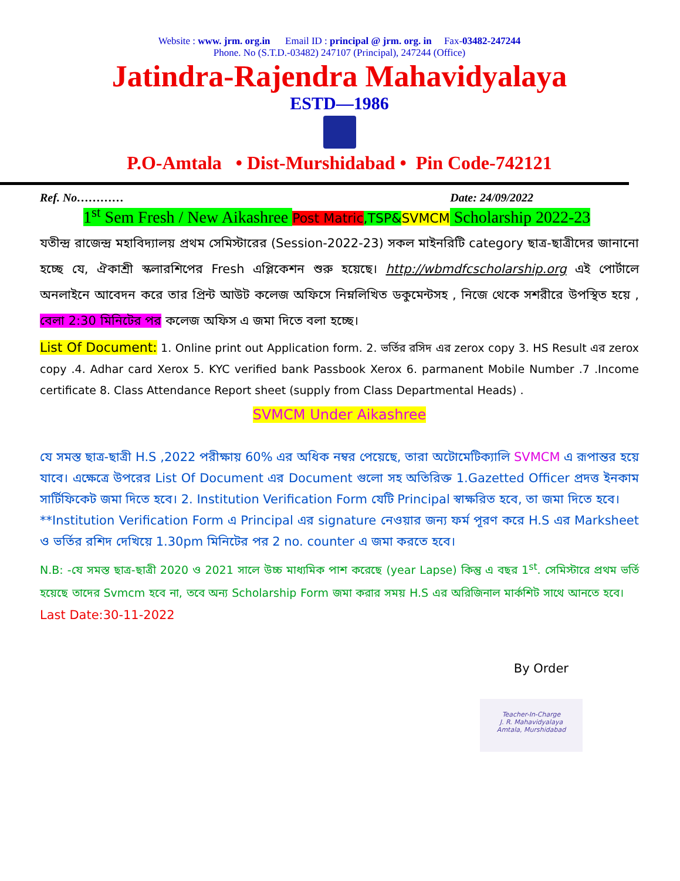Website : www. jrm. org.in Email ID : principal @ jrm. org. in Fax-03482-247244
Phone. No (S.T.D.-03482) 247107 (Principal), 247244 (Office)
Jatindra-Rajendra Mahavidyalaya
ESTD—1986
P.O-Amtala • Dist-Murshidabad • Pin Code-742121
Ref. No………… Date: 24/09/2022
1<sup>st</sup> Sem Fresh / New Aikashree Post Matric,TSP&SVMCM Scholarship 2022-23
যতীন্দ্র রাজেন্দ্র মহাবিদ্যালয় প্রথম সেমিস্টারের (Session-2022-23) সকল মাইনরিটি category ছাত্র-ছাত্রীদের জানানো হচ্ছে যে, ঐকাশ্রী স্কলারশিপের Fresh এপ্লিকেশন শুরু হয়েছে। http://wbmdfcscholarship.org এই পোর্টালে অনলাইনে আবেদন করে তার প্রিন্ট আউট কলেজ অফিসে নিম্নলিখিত ডকুমেন্টসহ , নিজে থেকে সশরীরে উপস্থিত হয়ে , বেলা 2:30 মিনিটের পর কলেজ অফিস এ জমা দিতে বলা হচ্ছে।
List Of Document: 1. Online print out Application form. 2. ভর্তির রসিদ এর zerox copy 3. HS Result এর zerox copy .4. Adhar card Xerox 5. KYC verified bank Passbook Xerox 6. parmanent Mobile Number .7 .Income certificate 8. Class Attendance Report sheet (supply from Class Departmental Heads) .
SVMCM Under Aikashree
যে সমস্ত ছাত্র-ছাত্রী H.S ,2022 পরীক্ষায় 60% এর অধিক নম্বর পেয়েছে, তারা অটোমেটিক্যালি SVMCM এ রূপান্তর হয়ে যাবে। এক্ষেত্রে উপরের List Of Document এর Document গুলো সহ অতিরিক্ত 1.Gazetted Officer প্রদত্ত ইনকাম সার্টিফিকেট জমা দিতে হবে। 2. Institution Verification Form যেটি Principal স্বাক্ষরিত হবে, তা জমা দিতে হবে।
**Institution Verification Form এ Principal এর signature নেওয়ার জন্য ফর্ম পূরণ করে H.S এর Marksheet ও ভর্তির রশিদ দেখিয়ে 1.30pm মিনিটের পর 2 no. counter এ জমা করতে হবে।
N.B: -যে সমস্ত ছাত্র-ছাত্রী 2020 ও 2021 সালে উচ্চ মাধ্যমিক পাশ করেছে (year Lapse) কিন্তু এ বছর 1<sup>st</sup>. সেমিস্টারে প্রথম ভর্তি হয়েছে তাদের Svmcm হবে না, তবে অন্য Scholarship Form জমা করার সময় H.S এর অরিজিনাল মার্কশিট সাথে আনতে হবে। Last Date:30-11-2022
By Order
Teacher-In-Charge
J. R. Mahavidyalaya
Amtala, Murshidabad